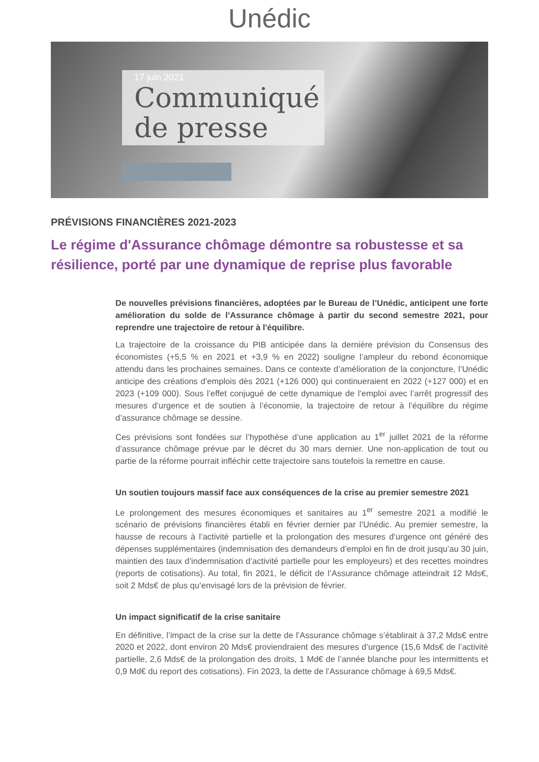Unédic
17 juin 2021
Communiqué
de presse
PRÉVISIONS FINANCIÈRES 2021-2023
Le régime d'Assurance chômage démontre sa robustesse et sa résilience, porté par une dynamique de reprise plus favorable
De nouvelles prévisions financières, adoptées par le Bureau de l’Unédic, anticipent une forte amélioration du solde de l’Assurance chômage à partir du second semestre 2021, pour reprendre une trajectoire de retour à l'équilibre.
La trajectoire de la croissance du PIB anticipée dans la dernière prévision du Consensus des économistes (+5,5 % en 2021 et +3,9 % en 2022) souligne l’ampleur du rebond économique attendu dans les prochaines semaines. Dans ce contexte d’amélioration de la conjoncture, l’Unédic anticipe des créations d’emplois dès 2021 (+126 000) qui continueraient en 2022 (+127 000) et en 2023 (+109 000). Sous l’effet conjugué de cette dynamique de l’emploi avec l’arrêt progressif des mesures d’urgence et de soutien à l’économie, la trajectoire de retour à l’équilibre du régime d’assurance chômage se dessine.
Ces prévisions sont fondées sur l’hypothèse d’une application au 1<sup>er</sup> juillet 2021 de la réforme d’assurance chômage prévue par le décret du 30 mars dernier. Une non-application de tout ou partie de la réforme pourrait infléchir cette trajectoire sans toutefois la remettre en cause.
Un soutien toujours massif face aux conséquences de la crise au premier semestre 2021
Le prolongement des mesures économiques et sanitaires au 1<sup>er</sup> semestre 2021 a modifié le scénario de prévisions financières établi en février dernier par l’Unédic. Au premier semestre, la hausse de recours à l’activité partielle et la prolongation des mesures d’urgence ont généré des dépenses supplémentaires (indemnisation des demandeurs d’emploi en fin de droit jusqu’au 30 juin, maintien des taux d’indemnisation d’activité partielle pour les employeurs) et des recettes moindres (reports de cotisations). Au total, fin 2021, le déficit de l’Assurance chômage atteindrait 12 Mds€, soit 2 Mds€ de plus qu’envisagé lors de la prévision de février.
Un impact significatif de la crise sanitaire
En définitive, l’impact de la crise sur la dette de l’Assurance chômage s’établirait à 37,2 Mds€ entre 2020 et 2022, dont environ 20 Mds€ proviendraient des mesures d’urgence (15,6 Mds€ de l’activité partielle, 2,6 Mds€ de la prolongation des droits, 1 Md€ de l’année blanche pour les intermittents et 0,9 Md€ du report des cotisations). Fin 2023, la dette de l’Assurance chômage à 69,5 Mds€.